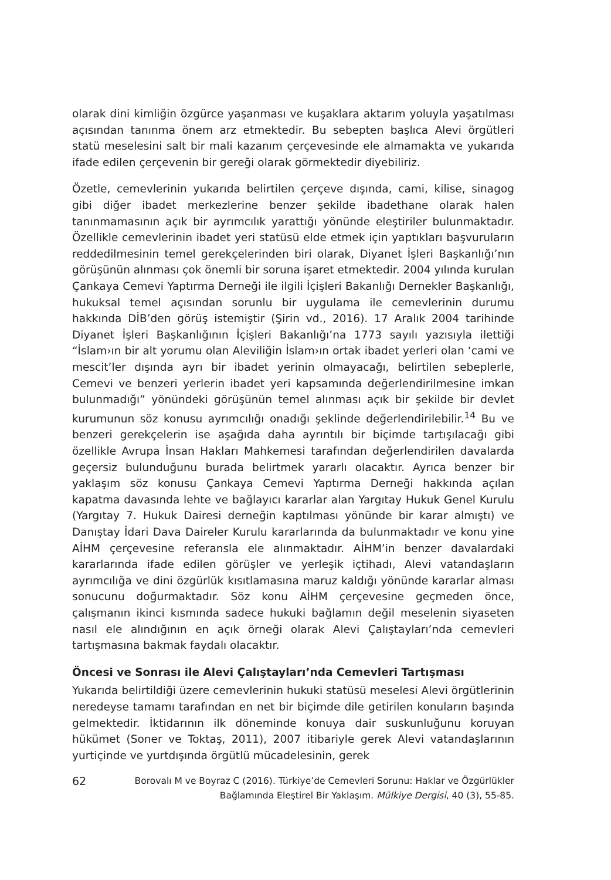olarak dini kimliğin özgürce yaşanması ve kuşaklara aktarım yoluyla yaşatılması açısından tanınma önem arz etmektedir. Bu sebepten başlıca Alevi örgütleri statü meselesini salt bir mali kazanım çerçevesinde ele almamakta ve yukarıda ifade edilen çerçevenin bir gereği olarak görmektedir diyebiliriz.
Özetle, cemevlerinin yukarıda belirtilen çerçeve dışında, cami, kilise, sinagog gibi diğer ibadet merkezlerine benzer şekilde ibadethane olarak halen tanınmamasının açık bir ayrımcılık yarattığı yönünde eleştiriler bulunmaktadır. Özellikle cemevlerinin ibadet yeri statüsü elde etmek için yaptıkları başvuruların reddedilmesinin temel gerekçelerinden biri olarak, Diyanet İşleri Başkanlığı’nın görüşünün alınması çok önemli bir soruna işaret etmektedir. 2004 yılında kurulan Çankaya Cemevi Yaptırma Derneği ile ilgili İçişleri Bakanlığı Dernekler Başkanlığı, hukuksal temel açısından sorunlu bir uygulama ile cemevlerinin durumu hakkında DİB’den görüş istemiştir (Şirin vd., 2016). 17 Aralık 2004 tarihinde Diyanet İşleri Başkanlığının İçişleri Bakanlığı’na 1773 sayılı yazısıyla ilettiği “İslam›ın bir alt yorumu olan Aleviliğin İslam›ın ortak ibadet yerleri olan ‘cami ve mescit’ler dışında ayrı bir ibadet yerinin olmayacağı, belirtilen sebeplerle, Cemevi ve benzeri yerlerin ibadet yeri kapsamında değerlendirilmesine imkan bulunmadığı” yönündeki görüşünün temel alınması açık bir şekilde bir devlet kurumunun söz konusu ayrımcılığı onadığı şeklinde değerlendirilebilir.<sup>14</sup> Bu ve benzeri gerekçelerin ise aşağıda daha ayrıntılı bir biçimde tartışılacağı gibi özellikle Avrupa İnsan Hakları Mahkemesi tarafından değerlendirilen davalarda geçersiz bulunduğunu burada belirtmek yararlı olacaktır. Ayrıca benzer bir yaklaşım söz konusu Çankaya Cemevi Yaptırma Derneği hakkında açılan kapatma davasında lehte ve bağlayıcı kararlar alan Yargıtay Hukuk Genel Kurulu (Yargıtay 7. Hukuk Dairesi derneğin kaptılması yönünde bir karar almıştı) ve Danıştay İdari Dava Daireler Kurulu kararlarında da bulunmaktadır ve konu yine AİHM çerçevesine referansla ele alınmaktadır. AİHM’in benzer davalardaki kararlarında ifade edilen görüşler ve yerleşik içtihadı, Alevi vatandaşların ayrımcılığa ve dini özgürlük kısıtlamasına maruz kaldığı yönünde kararlar alması sonucunu doğurmaktadır. Söz konu AİHM çerçevesine geçmeden önce, çalışmanın ikinci kısmında sadece hukuki bağlamın değil meselenin siyaseten nasıl ele alındığının en açık örneği olarak Alevi Çalıştayları’nda cemevleri tartışmasına bakmak faydalı olacaktır.
Öncesi ve Sonrası ile Alevi Çalıştayları’nda Cemevleri Tartışması
Yukarıda belirtildiği üzere cemevlerinin hukuki statüsü meselesi Alevi örgütlerinin neredeyse tamamı tarafından en net bir biçimde dile getirilen konuların başında gelmektedir. İktidarının ilk döneminde konuya dair suskunluğunu koruyan hükümet (Soner ve Toktaş, 2011), 2007 itibariyle gerek Alevi vatandaşlarının yurtiçinde ve yurtdışında örgütlü mücadelesinin, gerek
62
Borovalı M ve Boyraz C (2016). Türkiye’de Cemevleri Sorunu: Haklar ve Özgürlükler Bağlamında Eleştirel Bir Yaklaşım. Mülkiye Dergisi, 40 (3), 55-85.